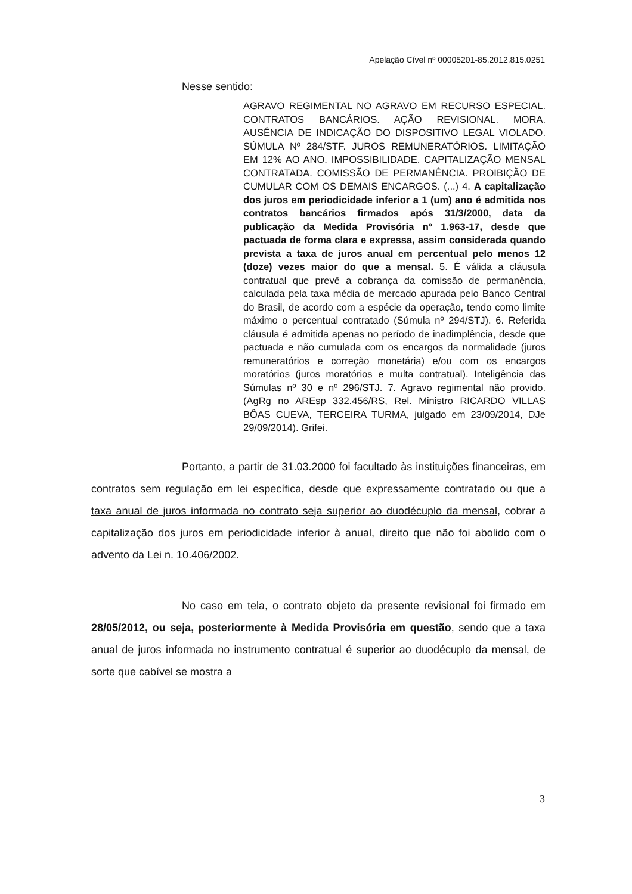Apelação Cível nº 00005201-85.2012.815.0251
Nesse sentido:
AGRAVO REGIMENTAL NO AGRAVO EM RECURSO ESPECIAL. CONTRATOS BANCÁRIOS. AÇÃO REVISIONAL. MORA. AUSÊNCIA DE INDICAÇÃO DO DISPOSITIVO LEGAL VIOLADO. SÚMULA Nº 284/STF. JUROS REMUNERATÓRIOS. LIMITAÇÃO EM 12% AO ANO. IMPOSSIBILIDADE. CAPITALIZAÇÃO MENSAL CONTRATADA. COMISSÃO DE PERMANÊNCIA. PROIBIÇÃO DE CUMULAR COM OS DEMAIS ENCARGOS. (...) 4. A capitalização dos juros em periodicidade inferior a 1 (um) ano é admitida nos contratos bancários firmados após 31/3/2000, data da publicação da Medida Provisória nº 1.963-17, desde que pactuada de forma clara e expressa, assim considerada quando prevista a taxa de juros anual em percentual pelo menos 12 (doze) vezes maior do que a mensal. 5. É válida a cláusula contratual que prevê a cobrança da comissão de permanência, calculada pela taxa média de mercado apurada pelo Banco Central do Brasil, de acordo com a espécie da operação, tendo como limite máximo o percentual contratado (Súmula nº 294/STJ). 6. Referida cláusula é admitida apenas no período de inadimplência, desde que pactuada e não cumulada com os encargos da normalidade (juros remuneratórios e correção monetária) e/ou com os encargos moratórios (juros moratórios e multa contratual). Inteligência das Súmulas nº 30 e nº 296/STJ. 7. Agravo regimental não provido. (AgRg no AREsp 332.456/RS, Rel. Ministro RICARDO VILLAS BÔAS CUEVA, TERCEIRA TURMA, julgado em 23/09/2014, DJe 29/09/2014). Grifei.
Portanto, a partir de 31.03.2000 foi facultado às instituições financeiras, em contratos sem regulação em lei específica, desde que expressamente contratado ou que a taxa anual de juros informada no contrato seja superior ao duodécuplo da mensal, cobrar a capitalização dos juros em periodicidade inferior à anual, direito que não foi abolido com o advento da Lei n. 10.406/2002.
No caso em tela, o contrato objeto da presente revisional foi firmado em 28/05/2012, ou seja, posteriormente à Medida Provisória em questão, sendo que a taxa anual de juros informada no instrumento contratual é superior ao duodécuplo da mensal, de sorte que cabível se mostra a
3